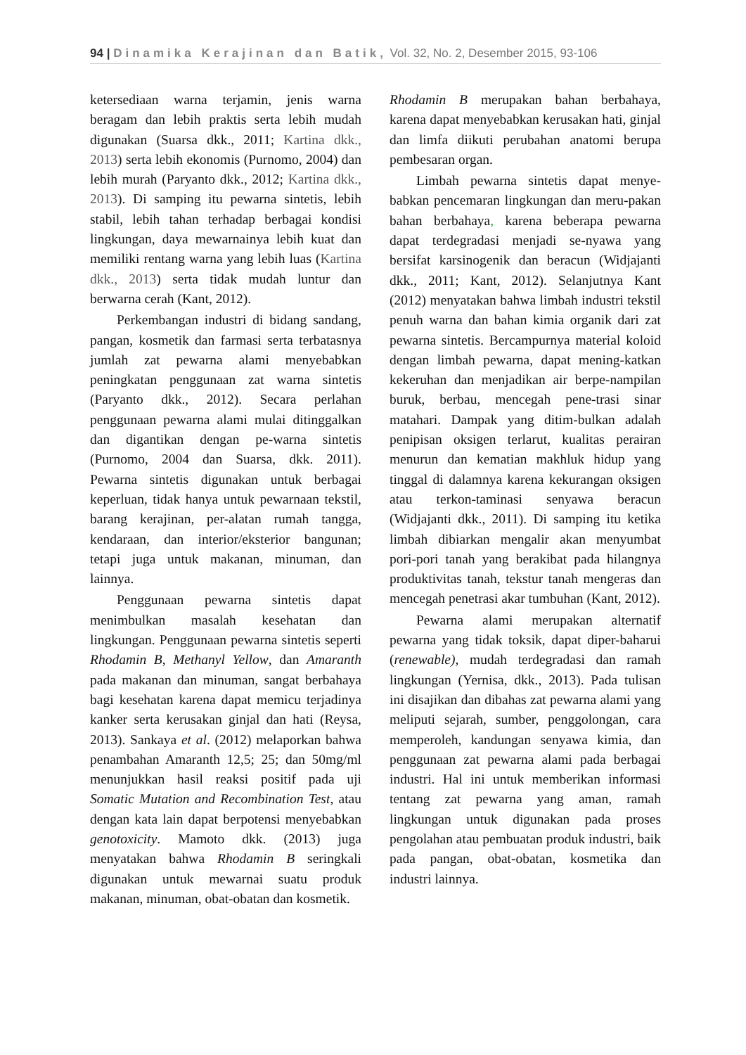94 | Dinamika Kerajinan dan Batik, Vol. 32, No. 2, Desember 2015, 93-106
ketersediaan warna terjamin, jenis warna beragam dan lebih praktis serta lebih mudah digunakan (Suarsa dkk., 2011; Kartina dkk., 2013) serta lebih ekonomis (Purnomo, 2004) dan lebih murah (Paryanto dkk., 2012; Kartina dkk., 2013). Di samping itu pewarna sintetis, lebih stabil, lebih tahan terhadap berbagai kondisi lingkungan, daya mewarnainya lebih kuat dan memiliki rentang warna yang lebih luas (Kartina dkk., 2013) serta tidak mudah luntur dan berwarna cerah (Kant, 2012).
Perkembangan industri di bidang sandang, pangan, kosmetik dan farmasi serta terbatasnya jumlah zat pewarna alami menyebabkan peningkatan penggunaan zat warna sintetis (Paryanto dkk., 2012). Secara perlahan penggunaan pewarna alami mulai ditinggalkan dan digantikan dengan pe-warna sintetis (Purnomo, 2004 dan Suarsa, dkk. 2011). Pewarna sintetis digunakan untuk berbagai keperluan, tidak hanya untuk pewarnaan tekstil, barang kerajinan, per-alatan rumah tangga, kendaraan, dan interior/eksterior bangunan; tetapi juga untuk makanan, minuman, dan lainnya.
Penggunaan pewarna sintetis dapat menimbulkan masalah kesehatan dan lingkungan. Penggunaan pewarna sintetis seperti Rhodamin B, Methanyl Yellow, dan Amaranth pada makanan dan minuman, sangat berbahaya bagi kesehatan karena dapat memicu terjadinya kanker serta kerusakan ginjal dan hati (Reysa, 2013). Sankaya et al. (2012) melaporkan bahwa penambahan Amaranth 12,5; 25; dan 50mg/ml menunjukkan hasil reaksi positif pada uji Somatic Mutation and Recombination Test, atau dengan kata lain dapat berpotensi menyebabkan genotoxicity. Mamoto dkk. (2013) juga menyatakan bahwa Rhodamin B seringkali digunakan untuk mewarnai suatu produk makanan, minuman, obat-obatan dan kosmetik.
Rhodamin B merupakan bahan berbahaya, karena dapat menyebabkan kerusakan hati, ginjal dan limfa diikuti perubahan anatomi berupa pembesaran organ.
Limbah pewarna sintetis dapat menye-babkan pencemaran lingkungan dan meru-pakan bahan berbahaya, karena beberapa pewarna dapat terdegradasi menjadi se-nyawa yang bersifat karsinogenik dan beracun (Widjajanti dkk., 2011; Kant, 2012). Selanjutnya Kant (2012) menyatakan bahwa limbah industri tekstil penuh warna dan bahan kimia organik dari zat pewarna sintetis. Bercampurnya material koloid dengan limbah pewarna, dapat mening-katkan kekeruhan dan menjadikan air berpe-nampilan buruk, berbau, mencegah pene-trasi sinar matahari. Dampak yang ditim-bulkan adalah penipisan oksigen terlarut, kualitas perairan menurun dan kematian makhluk hidup yang tinggal di dalamnya karena kekurangan oksigen atau terkon-taminasi senyawa beracun (Widjajanti dkk., 2011). Di samping itu ketika limbah dibiarkan mengalir akan menyumbat pori-pori tanah yang berakibat pada hilangnya produktivitas tanah, tekstur tanah mengeras dan mencegah penetrasi akar tumbuhan (Kant, 2012).
Pewarna alami merupakan alternatif pewarna yang tidak toksik, dapat diper-baharui (renewable), mudah terdegradasi dan ramah lingkungan (Yernisa, dkk., 2013). Pada tulisan ini disajikan dan dibahas zat pewarna alami yang meliputi sejarah, sumber, penggolongan, cara memperoleh, kandungan senyawa kimia, dan penggunaan zat pewarna alami pada berbagai industri. Hal ini untuk memberikan informasi tentang zat pewarna yang aman, ramah lingkungan untuk digunakan pada proses pengolahan atau pembuatan produk industri, baik pada pangan, obat-obatan, kosmetika dan industri lainnya.